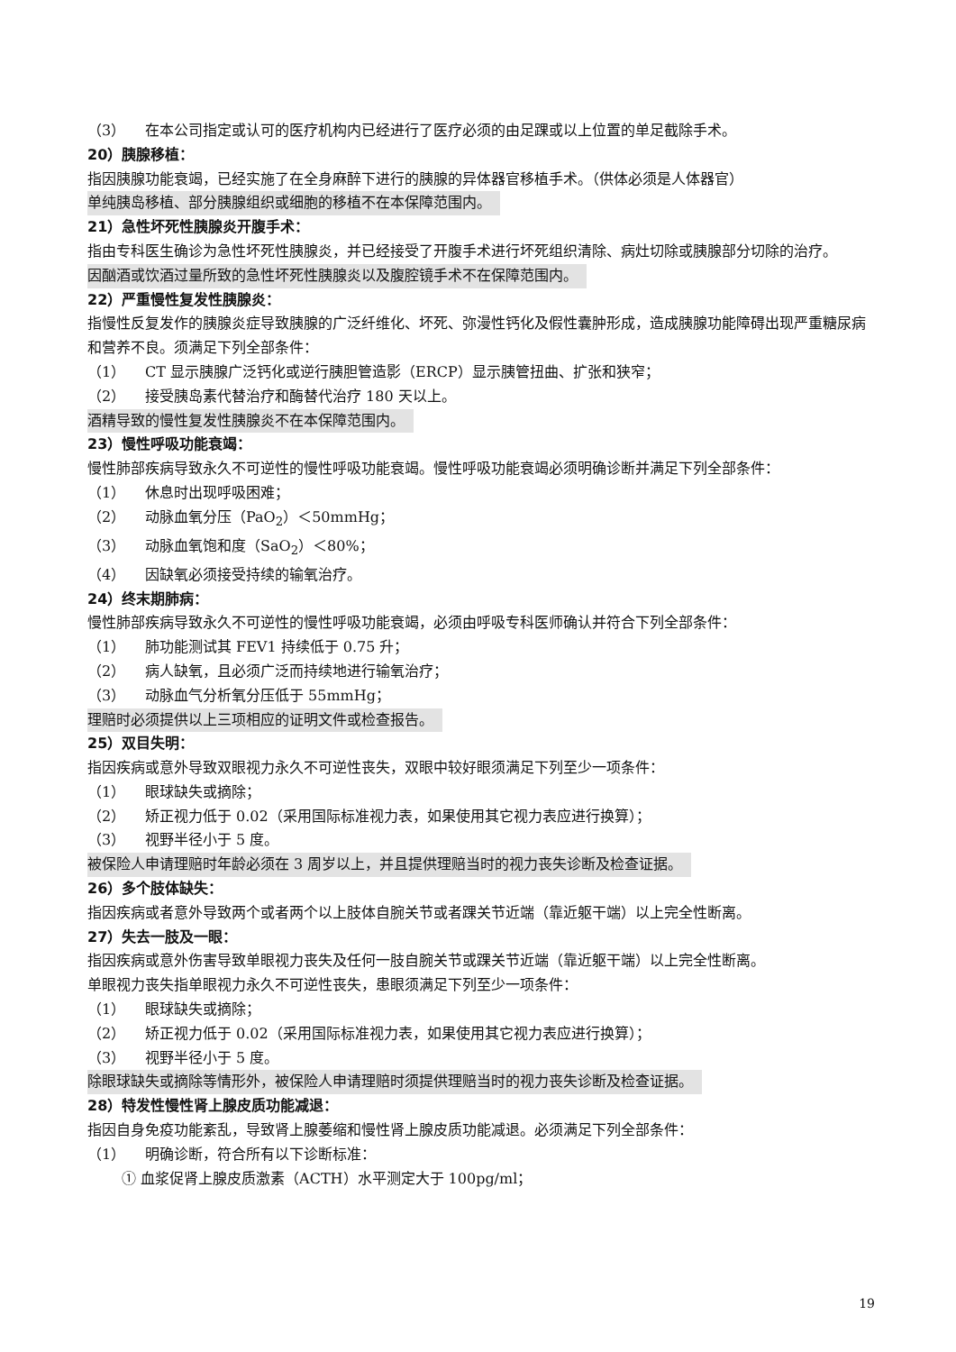（3） 在本公司指定或认可的医疗机构内已经进行了医疗必须的由足踝或以上位置的单足截除手术。
20）胰腺移植：
指因胰腺功能衰竭，已经实施了在全身麻醉下进行的胰腺的异体器官移植手术。（供体必须是人体器官）
单纯胰岛移植、部分胰腺组织或细胞的移植不在本保障范围内。
21）急性坏死性胰腺炎开腹手术：
指由专科医生确诊为急性坏死性胰腺炎，并已经接受了开腹手术进行坏死组织清除、病灶切除或胰腺部分切除的治疗。
因酗酒或饮酒过量所致的急性坏死性胰腺炎以及腹腔镜手术不在保障范围内。
22）严重慢性复发性胰腺炎：
指慢性反复发作的胰腺炎症导致胰腺的广泛纤维化、坏死、弥漫性钙化及假性囊肿形成，造成胰腺功能障碍出现严重糖尿病和营养不良。须满足下列全部条件：
（1） CT 显示胰腺广泛钙化或逆行胰胆管造影（ERCP）显示胰管扭曲、扩张和狭窄；
（2） 接受胰岛素代替治疗和酶替代治疗 180 天以上。
酒精导致的慢性复发性胰腺炎不在本保障范围内。
23）慢性呼吸功能衰竭：
慢性肺部疾病导致永久不可逆性的慢性呼吸功能衰竭。慢性呼吸功能衰竭必须明确诊断并满足下列全部条件：
（1） 休息时出现呼吸困难；
（2） 动脉血氧分压（PaO<sub>2</sub>）＜50mmHg；
（3） 动脉血氧饱和度（SaO<sub>2</sub>）＜80%；
（4） 因缺氧必须接受持续的输氧治疗。
24）终末期肺病：
慢性肺部疾病导致永久不可逆性的慢性呼吸功能衰竭，必须由呼吸专科医师确认并符合下列全部条件：
（1） 肺功能测试其 FEV1 持续低于 0.75 升；
（2） 病人缺氧，且必须广泛而持续地进行输氧治疗；
（3） 动脉血气分析氧分压低于 55mmHg；
理赔时必须提供以上三项相应的证明文件或检查报告。
25）双目失明：
指因疾病或意外导致双眼视力永久不可逆性丧失，双眼中较好眼须满足下列至少一项条件：
（1） 眼球缺失或摘除；
（2） 矫正视力低于 0.02（采用国际标准视力表，如果使用其它视力表应进行换算）；
（3） 视野半径小于 5 度。
被保险人申请理赔时年龄必须在 3 周岁以上，并且提供理赔当时的视力丧失诊断及检查证据。
26）多个肢体缺失：
指因疾病或者意外导致两个或者两个以上肢体自腕关节或者踝关节近端（靠近躯干端）以上完全性断离。
27）失去一肢及一眼：
指因疾病或意外伤害导致单眼视力丧失及任何一肢自腕关节或踝关节近端（靠近躯干端）以上完全性断离。
单眼视力丧失指单眼视力永久不可逆性丧失，患眼须满足下列至少一项条件：
（1） 眼球缺失或摘除；
（2） 矫正视力低于 0.02（采用国际标准视力表，如果使用其它视力表应进行换算）；
（3） 视野半径小于 5 度。
除眼球缺失或摘除等情形外，被保险人申请理赔时须提供理赔当时的视力丧失诊断及检查证据。
28）特发性慢性肾上腺皮质功能减退：
指因自身免疫功能紊乱，导致肾上腺萎缩和慢性肾上腺皮质功能减退。必须满足下列全部条件：
（1） 明确诊断，符合所有以下诊断标准：
① 血浆促肾上腺皮质激素（ACTH）水平测定大于 100pg/ml；
19